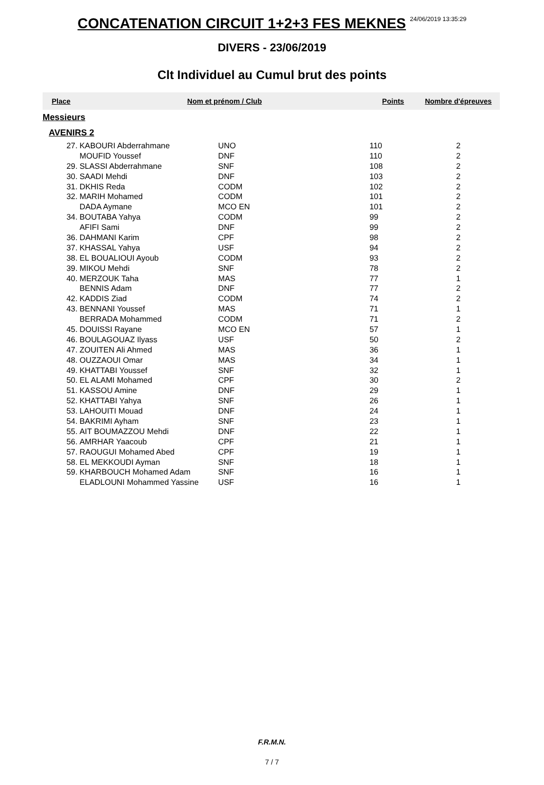CONCATENATION CIRCUIT 1+2+3 FES MEKNES 24/06/2019 13:35:29
DIVERS - 23/06/2019
Clt Individuel au Cumul brut des points
| Place | Nom et prénom / Club | | Points | Nombre d'épreuves |
| --- | --- | --- | --- | --- |
| Messieurs | | | | |
| AVENIRS 2 | | | | |
| 27. | KABOURI Abderrahmane | UNO | 110 | 2 |
| | MOUFID Youssef | DNF | 110 | 2 |
| 29. | SLASSI Abderrahmane | SNF | 108 | 2 |
| 30. | SAADI Mehdi | DNF | 103 | 2 |
| 31. | DKHIS Reda | CODM | 102 | 2 |
| 32. | MARIH Mohamed | CODM | 101 | 2 |
| | DADA Aymane | MCO EN | 101 | 2 |
| 34. | BOUTABA Yahya | CODM | 99 | 2 |
| | AFIFI Sami | DNF | 99 | 2 |
| 36. | DAHMANI Karim | CPF | 98 | 2 |
| 37. | KHASSAL Yahya | USF | 94 | 2 |
| 38. | EL BOUALIOUI Ayoub | CODM | 93 | 2 |
| 39. | MIKOU Mehdi | SNF | 78 | 2 |
| 40. | MERZOUK Taha | MAS | 77 | 1 |
| | BENNIS Adam | DNF | 77 | 2 |
| 42. | KADDIS Ziad | CODM | 74 | 2 |
| 43. | BENNANI Youssef | MAS | 71 | 1 |
| | BERRADA Mohammed | CODM | 71 | 2 |
| 45. | DOUISSI Rayane | MCO EN | 57 | 1 |
| 46. | BOULAGOUAZ Ilyass | USF | 50 | 2 |
| 47. | ZOUITEN Ali Ahmed | MAS | 36 | 1 |
| 48. | OUZZAOUI Omar | MAS | 34 | 1 |
| 49. | KHATTABI Youssef | SNF | 32 | 1 |
| 50. | EL ALAMI Mohamed | CPF | 30 | 2 |
| 51. | KASSOU Amine | DNF | 29 | 1 |
| 52. | KHATTABI Yahya | SNF | 26 | 1 |
| 53. | LAHOUITI Mouad | DNF | 24 | 1 |
| 54. | BAKRIMI Ayham | SNF | 23 | 1 |
| 55. | AIT BOUMAZZOU Mehdi | DNF | 22 | 1 |
| 56. | AMRHAR Yaacoub | CPF | 21 | 1 |
| 57. | RAOUGUI Mohamed Abed | CPF | 19 | 1 |
| 58. | EL MEKKOUDI Ayman | SNF | 18 | 1 |
| 59. | KHARBOUCH Mohamed Adam | SNF | 16 | 1 |
| | ELADLOUNI Mohammed Yassine | USF | 16 | 1 |
F.R.M.N.
7 / 7